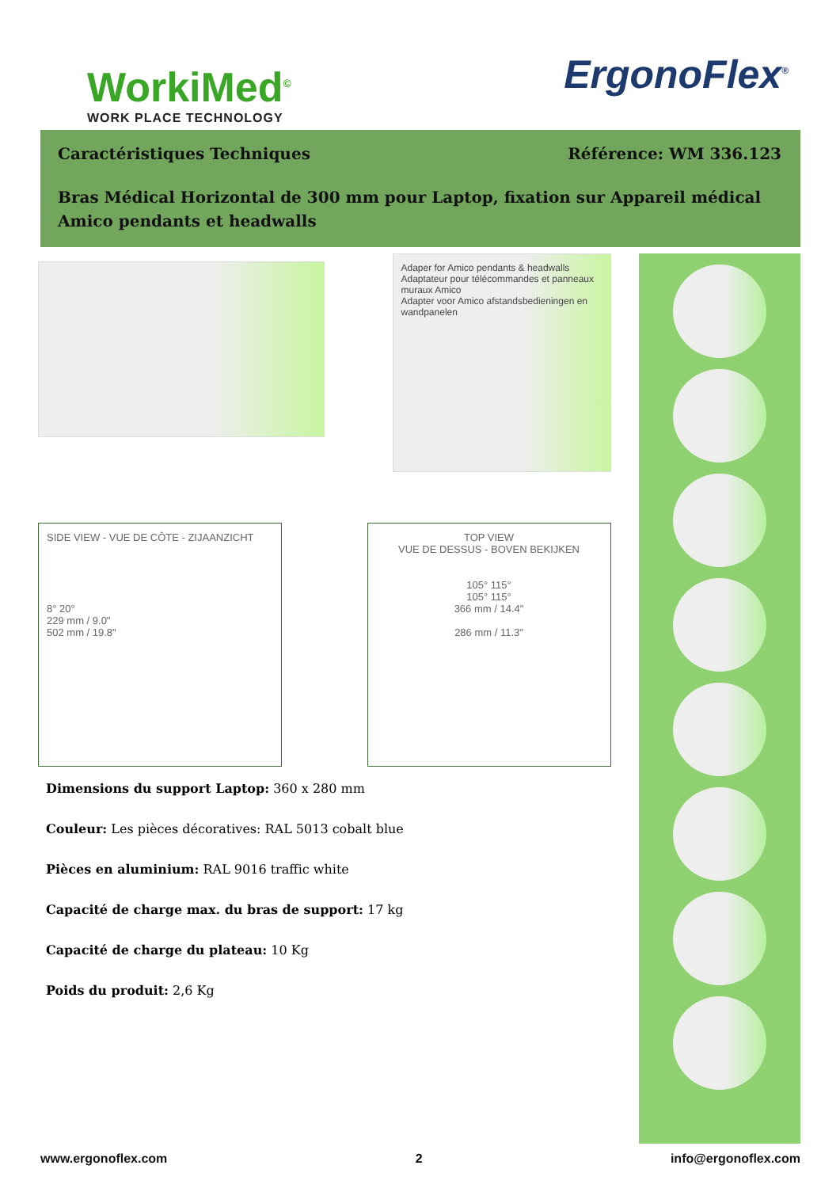WorkiMed<sup>©</sup>
WORK PLACE TECHNOLOGY
ErgonoFlex<sup>®</sup>
Caractéristiques Techniques Référence: WM 336.123
Bras Médical Horizontal de 300 mm pour Laptop, fixation sur Appareil médical Amico pendants et headwalls
Adaper for Amico pendants & headwalls
Adaptateur pour télécommandes et panneaux muraux Amico
Adapter voor Amico afstandsbedieningen en wandpanelen
SIDE VIEW - VUE DE CÔTE - ZIJAANZICHT
8° 20°
229 mm / 9.0"
502 mm / 19.8"
TOP VIEW
VUE DE DESSUS - BOVEN BEKIJKEN
105° 115°
105° 115°
366 mm / 14.4"
286 mm / 11.3"
Dimensions du support Laptop: 360 x 280 mm
Couleur: Les pièces décoratives: RAL 5013 cobalt blue
Pièces en aluminium: RAL 9016 traffic white
Capacité de charge max. du bras de support: 17 kg
Capacité de charge du plateau: 10 Kg
Poids du produit: 2,6 Kg
www.ergonoflex.com 2 info@ergonoflex.com